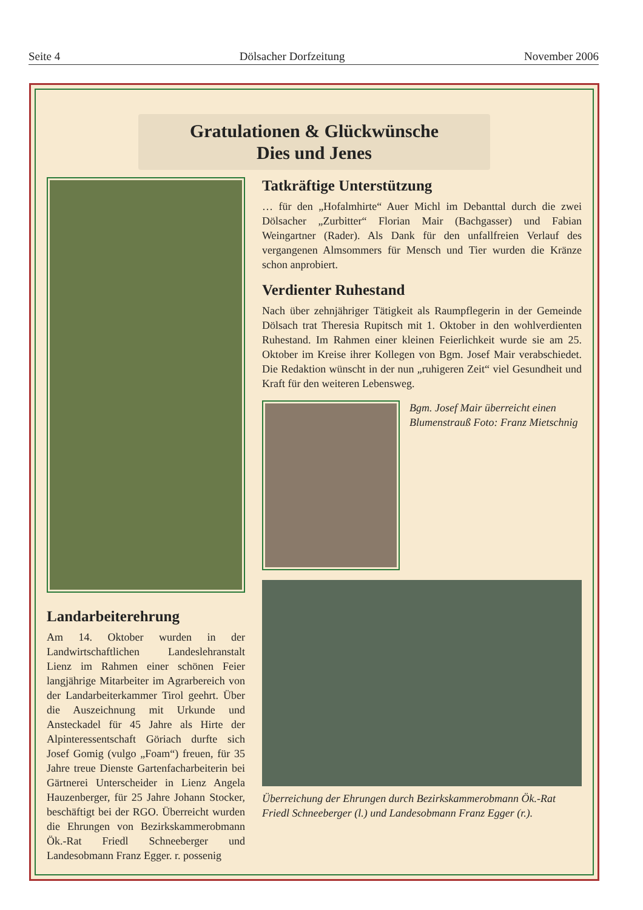Seite 4 Dölsacher Dorfzeitung November 2006
Gratulationen & Glückwünsche
Dies und Jenes
Landarbeiterehrung
Am 14. Oktober wurden in der Landwirtschaftlichen Landeslehranstalt Lienz im Rahmen einer schönen Feier langjährige Mitarbeiter im Agrarbereich von der Landarbeiterkammer Tirol geehrt. Über die Auszeichnung mit Urkunde und Ansteckadel für 45 Jahre als Hirte der Alpinteressentschaft Göriach durfte sich Josef Gomig (vulgo „Foam“) freuen, für 35 Jahre treue Dienste Gartenfacharbeiterin bei Gärtnerei Unterscheider in Lienz Angela Hauzenberger, für 25 Jahre Johann Stocker, beschäftigt bei der RGO. Überreicht wurden die Ehrungen von Bezirkskammerobmann Ök.-Rat Friedl Schneeberger und Landesobmann Franz Egger. r. possenig
Tatkräftige Unterstützung
… für den „Hofalmhirte“ Auer Michl im Debanttal durch die zwei Dölsacher „Zurbitter“ Florian Mair (Bachgasser) und Fabian Weingartner (Rader). Als Dank für den unfallfreien Verlauf des vergangenen Almsommers für Mensch und Tier wurden die Kränze schon anprobiert.
Verdienter Ruhestand
Nach über zehnjähriger Tätigkeit als Raumpflegerin in der Gemeinde Dölsach trat Theresia Rupitsch mit 1. Oktober in den wohlverdienten Ruhestand. Im Rahmen einer kleinen Feierlichkeit wurde sie am 25. Oktober im Kreise ihrer Kollegen von Bgm. Josef Mair verabschiedet. Die Redaktion wünscht in der nun „ruhigeren Zeit“ viel Gesundheit und Kraft für den weiteren Lebensweg.
Bgm. Josef Mair überreicht einen Blumenstrauß Foto: Franz Mietschnig
Überreichung der Ehrungen durch Bezirkskammerobmann Ök.-Rat Friedl Schneeberger (l.) und Landesobmann Franz Egger (r.).